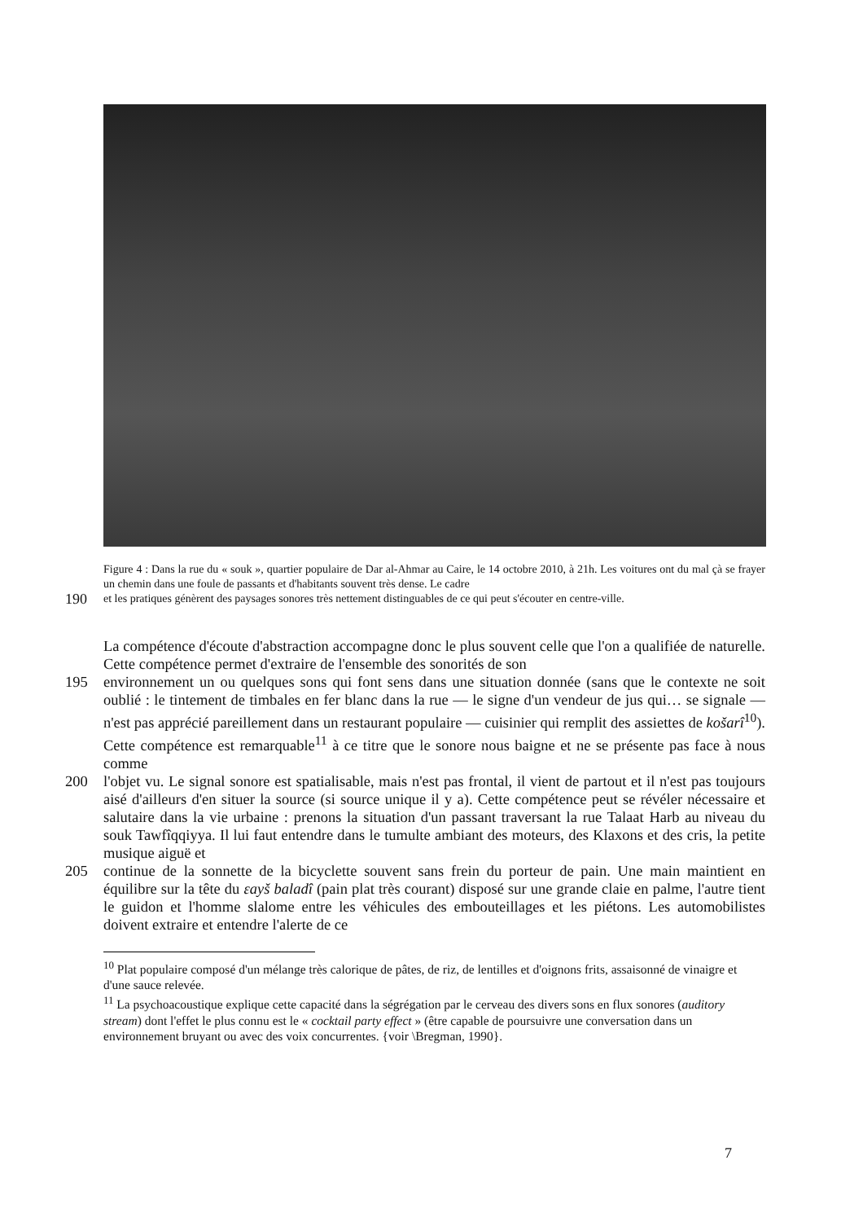Figure 4 : Dans la rue du « souk », quartier populaire de Dar al-Ahmar au Caire, le 14 octobre 2010, à 21h. Les voitures ont du mal çà se frayer un chemin dans une foule de passants et d'habitants souvent très dense. Le cadre
190 et les pratiques génèrent des paysages sonores très nettement distinguables de ce qui peut s'écouter en centre-ville.
La compétence d'écoute d'abstraction accompagne donc le plus souvent celle que l'on a qualifiée de naturelle. Cette compétence permet d'extraire de l'ensemble des sonorités de son
195 environnement un ou quelques sons qui font sens dans une situation donnée (sans que le contexte ne soit oublié : le tintement de timbales en fer blanc dans la rue — le signe d'un vendeur de jus qui… se signale — n'est pas apprécié pareillement dans un restaurant populaire — cuisinier qui remplit des assiettes de košarî<sup>10</sup>). Cette compétence est remarquable<sup>11</sup> à ce titre que le sonore nous baigne et ne se présente pas face à nous comme
200 l'objet vu. Le signal sonore est spatialisable, mais n'est pas frontal, il vient de partout et il n'est pas toujours aisé d'ailleurs d'en situer la source (si source unique il y a). Cette compétence peut se révéler nécessaire et salutaire dans la vie urbaine : prenons la situation d'un passant traversant la rue Talaat Harb au niveau du souk Tawfîqqiyya. Il lui faut entendre dans le tumulte ambiant des moteurs, des Klaxons et des cris, la petite musique aiguë et
205 continue de la sonnette de la bicyclette souvent sans frein du porteur de pain. Une main maintient en équilibre sur la tête du ɛayš baladî (pain plat très courant) disposé sur une grande claie en palme, l'autre tient le guidon et l'homme slalome entre les véhicules des embouteillages et les piétons. Les automobilistes doivent extraire et entendre l'alerte de ce
<sup>10</sup> Plat populaire composé d'un mélange très calorique de pâtes, de riz, de lentilles et d'oignons frits, assaisonné de vinaigre et d'une sauce relevée.
<sup>11</sup> La psychoacoustique explique cette capacité dans la ségrégation par le cerveau des divers sons en flux sonores (auditory stream) dont l'effet le plus connu est le « cocktail party effect » (être capable de poursuivre une conversation dans un environnement bruyant ou avec des voix concurrentes. {voir \Bregman, 1990}.
7